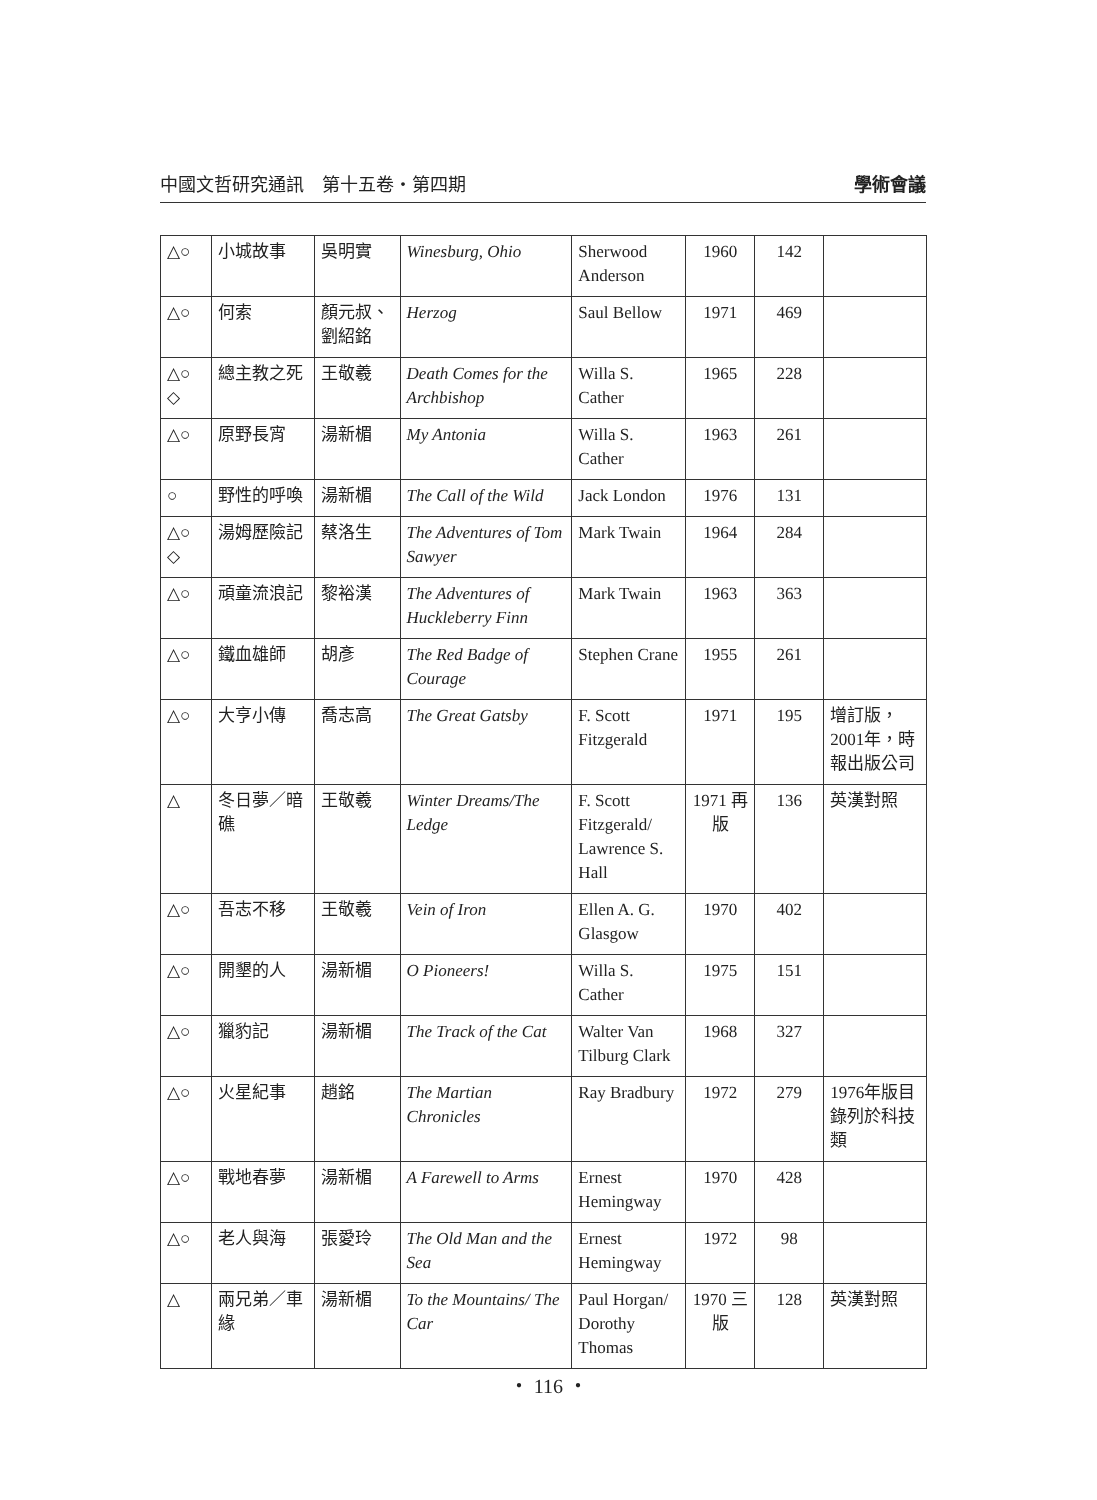中國文哲研究通訊　第十五卷・第四期 學術會議
| △○ | 小城故事 | 吳明實 | Winesburg, Ohio | Sherwood Anderson | 1960 | 142 | |
| △○ | 何索 | 顏元叔、劉紹銘 | Herzog | Saul Bellow | 1971 | 469 | |
| △○ ◇ | 總主教之死 | 王敬羲 | Death Comes for the Archbishop | Willa S. Cather | 1965 | 228 | |
| △○ | 原野長宵 | 湯新楣 | My Antonia | Willa S. Cather | 1963 | 261 | |
| ○ | 野性的呼喚 | 湯新楣 | The Call of the Wild | Jack London | 1976 | 131 | |
| △○ ◇ | 湯姆歷險記 | 蔡洛生 | The Adventures of Tom Sawyer | Mark Twain | 1964 | 284 | |
| △○ | 頑童流浪記 | 黎裕漢 | The Adventures of Huckleberry Finn | Mark Twain | 1963 | 363 | |
| △○ | 鐵血雄師 | 胡彥 | The Red Badge of Courage | Stephen Crane | 1955 | 261 | |
| △○ | 大亨小傳 | 喬志高 | The Great Gatsby | F. Scott Fitzgerald | 1971 | 195 | 增訂版，2001年，時報出版公司 |
| △ | 冬日夢／暗礁 | 王敬羲 | Winter Dreams/The Ledge | F. Scott Fitzgerald/ Lawrence S. Hall | 1971 再版 | 136 | 英漢對照 |
| △○ | 吾志不移 | 王敬羲 | Vein of Iron | Ellen A. G. Glasgow | 1970 | 402 | |
| △○ | 開墾的人 | 湯新楣 | O Pioneers! | Willa S. Cather | 1975 | 151 | |
| △○ | 獵豹記 | 湯新楣 | The Track of the Cat | Walter Van Tilburg Clark | 1968 | 327 | |
| △○ | 火星紀事 | 趙銘 | The Martian Chronicles | Ray Bradbury | 1972 | 279 | 1976年版目錄列於科技類 |
| △○ | 戰地春夢 | 湯新楣 | A Farewell to Arms | Ernest Hemingway | 1970 | 428 | |
| △○ | 老人與海 | 張愛玲 | The Old Man and the Sea | Ernest Hemingway | 1972 | 98 | |
| △ | 兩兄弟／車緣 | 湯新楣 | To the Mountains/ The Car | Paul Horgan/ Dorothy Thomas | 1970 三版 | 128 | 英漢對照 |
・ 116 ・